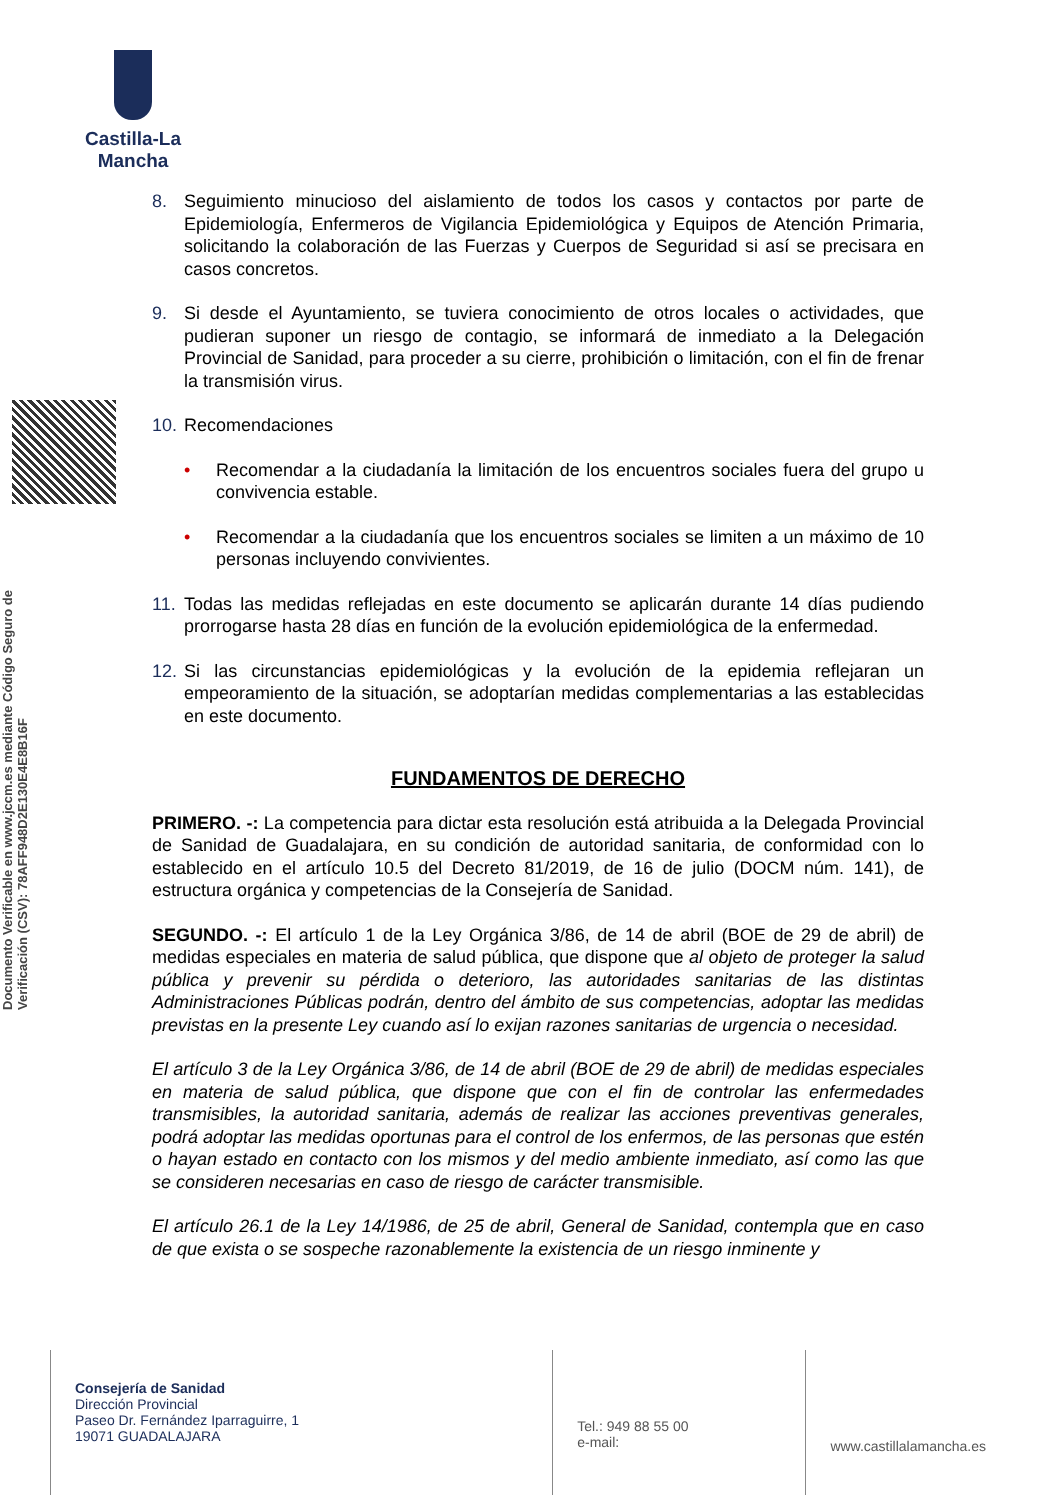Castilla-La Mancha
Documento Verificable en www.jccm.es mediante Código Seguro de Verificación (CSV): 78AFF948D2E130E4E8B16F
8. Seguimiento minucioso del aislamiento de todos los casos y contactos por parte de Epidemiología, Enfermeros de Vigilancia Epidemiológica y Equipos de Atención Primaria, solicitando la colaboración de las Fuerzas y Cuerpos de Seguridad si así se precisara en casos concretos.
9. Si desde el Ayuntamiento, se tuviera conocimiento de otros locales o actividades, que pudieran suponer un riesgo de contagio, se informará de inmediato a la Delegación Provincial de Sanidad, para proceder a su cierre, prohibición o limitación, con el fin de frenar la transmisión virus.
10. Recomendaciones
• Recomendar a la ciudadanía la limitación de los encuentros sociales fuera del grupo u convivencia estable.
• Recomendar a la ciudadanía que los encuentros sociales se limiten a un máximo de 10 personas incluyendo convivientes.
11. Todas las medidas reflejadas en este documento se aplicarán durante 14 días pudiendo prorrogarse hasta 28 días en función de la evolución epidemiológica de la enfermedad.
12. Si las circunstancias epidemiológicas y la evolución de la epidemia reflejaran un empeoramiento de la situación, se adoptarían medidas complementarias a las establecidas en este documento.
FUNDAMENTOS DE DERECHO
PRIMERO. -: La competencia para dictar esta resolución está atribuida a la Delegada Provincial de Sanidad de Guadalajara, en su condición de autoridad sanitaria, de conformidad con lo establecido en el artículo 10.5 del Decreto 81/2019, de 16 de julio (DOCM núm. 141), de estructura orgánica y competencias de la Consejería de Sanidad.
SEGUNDO. -: El artículo 1 de la Ley Orgánica 3/86, de 14 de abril (BOE de 29 de abril) de medidas especiales en materia de salud pública, que dispone que al objeto de proteger la salud pública y prevenir su pérdida o deterioro, las autoridades sanitarias de las distintas Administraciones Públicas podrán, dentro del ámbito de sus competencias, adoptar las medidas previstas en la presente Ley cuando así lo exijan razones sanitarias de urgencia o necesidad.
El artículo 3 de la Ley Orgánica 3/86, de 14 de abril (BOE de 29 de abril) de medidas especiales en materia de salud pública, que dispone que con el fin de controlar las enfermedades transmisibles, la autoridad sanitaria, además de realizar las acciones preventivas generales, podrá adoptar las medidas oportunas para el control de los enfermos, de las personas que estén o hayan estado en contacto con los mismos y del medio ambiente inmediato, así como las que se consideren necesarias en caso de riesgo de carácter transmisible.
El artículo 26.1 de la Ley 14/1986, de 25 de abril, General de Sanidad, contempla que en caso de que exista o se sospeche razonablemente la existencia de un riesgo inminente y
Consejería de Sanidad
Dirección Provincial
Paseo Dr. Fernández Iparraguirre, 1
19071 GUADALAJARA
Tel.: 949 88 55 00
e-mail:
www.castillalamancha.es